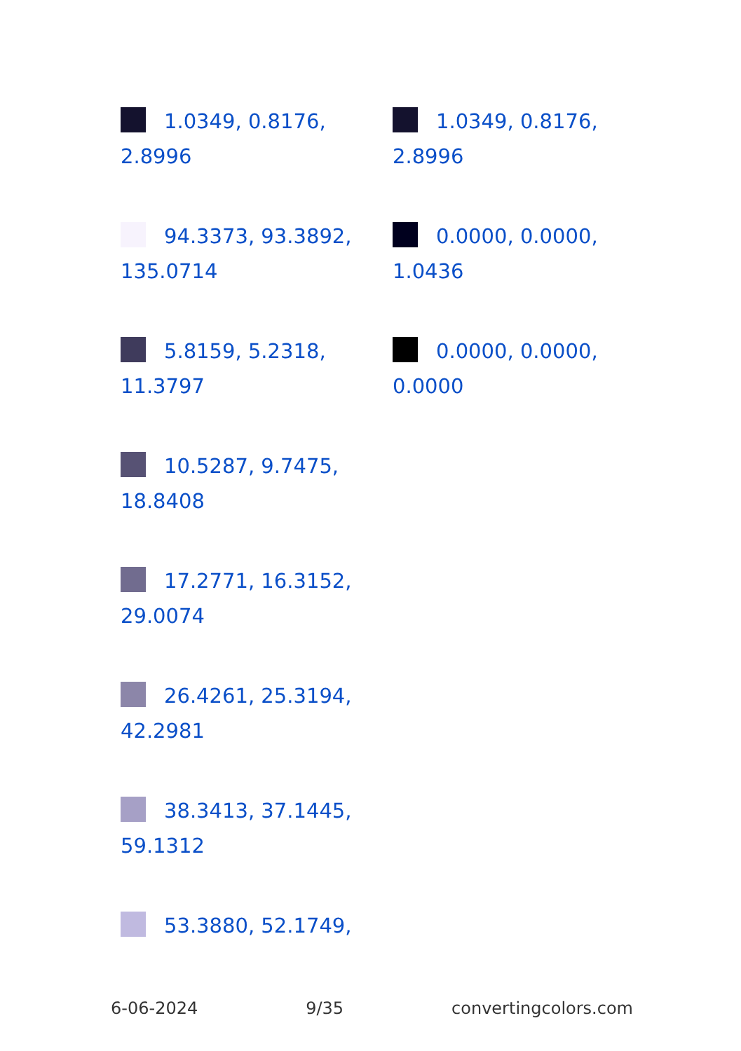1.0349, 0.8176,
2.8996
94.3373, 93.3892,
135.0714
5.8159, 5.2318,
11.3797
10.5287, 9.7475,
18.8408
17.2771, 16.3152,
29.0074
26.4261, 25.3194,
42.2981
38.3413, 37.1445,
59.1312
53.3880, 52.1749,
1.0349, 0.8176,
2.8996
0.0000, 0.0000,
1.0436
0.0000, 0.0000,
0.0000
6-06-2024 9/35 convertingcolors.com